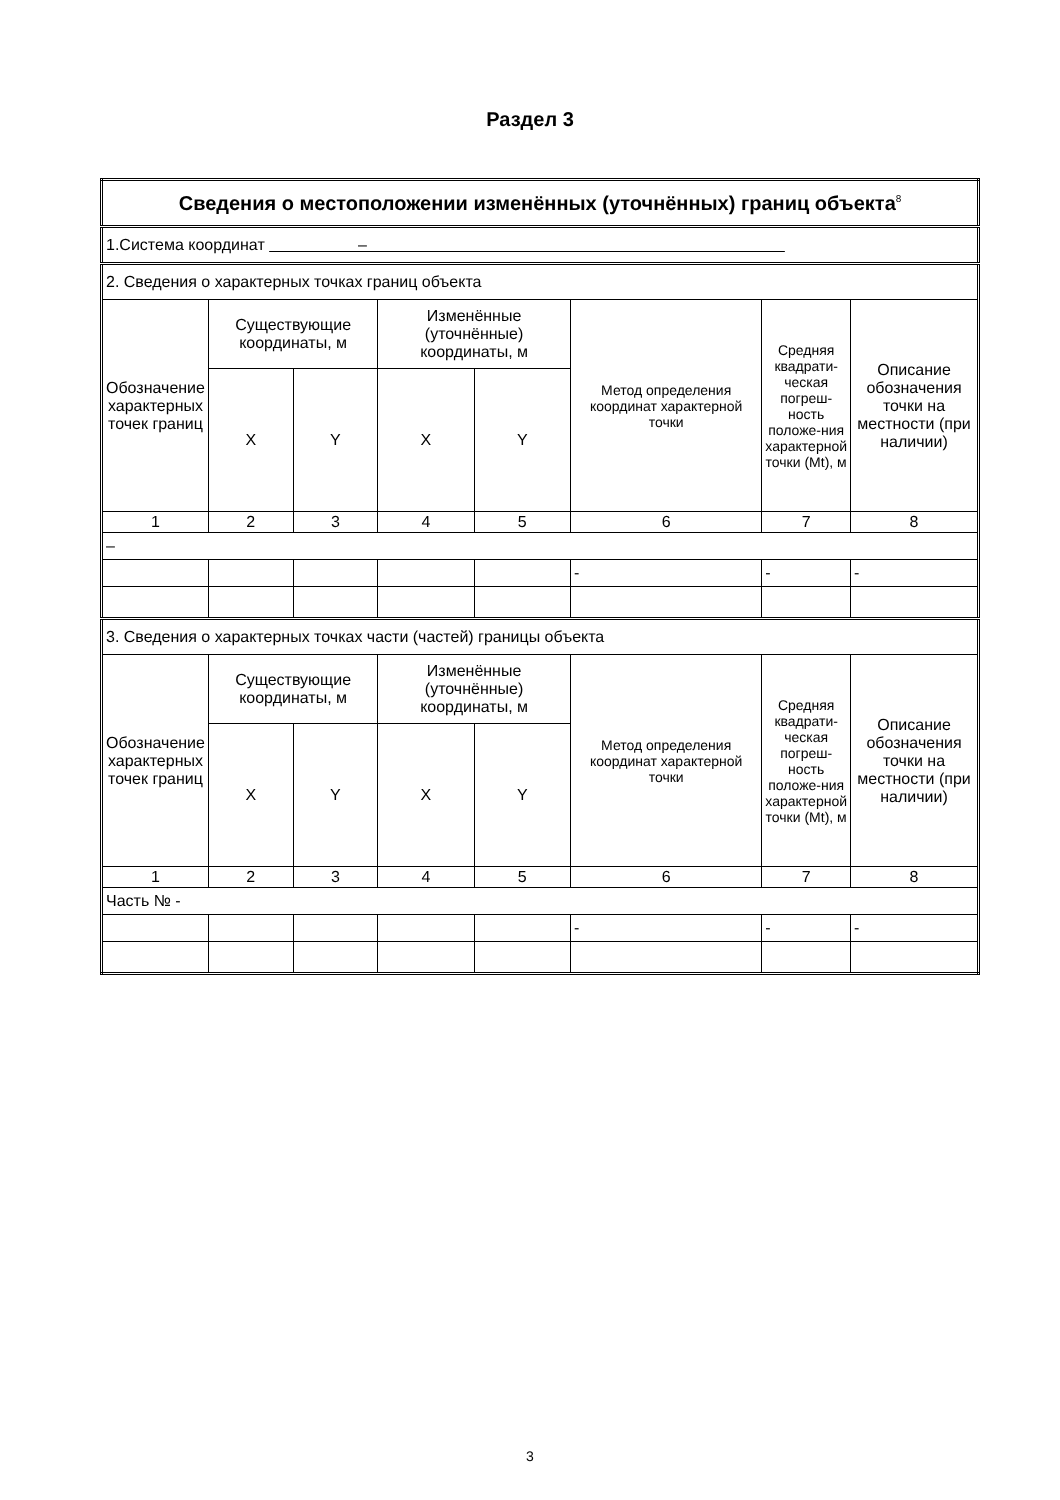Раздел 3
| Сведения о местоположении изменённых (уточнённых) границ объекта<sup>8</sup> | | | | | | | |
| 1.Система координат – | | | | | | | |
| 2. Сведения о характерных точках границ объекта | | | | | | | |
| Обозначение характерных точек границ | Существующие координаты, м | | Изменённые (уточнённые) координаты, м | | Метод определения координат характерной точки | Средняя квадрати-ческая погреш-ность положе-ния характерной точки (Mt), м | Описание обозначения точки на местности (при наличии) |
| | X | Y | X | Y | | | |
| 1 | 2 | 3 | 4 | 5 | 6 | 7 | 8 |
| – | | | | | | | |
| | | | | | - | - | - |
| 3. Сведения о характерных точках части (частей) границы объекта | | | | | | | |
| Обозначение характерных точек границ | Существующие координаты, м | | Изменённые (уточнённые) координаты, м | | Метод определения координат характерной точки | Средняя квадрати-ческая погреш-ность положе-ния характерной точки (Mt), м | Описание обозначения точки на местности (при наличии) |
| | X | Y | X | Y | | | |
| 1 | 2 | 3 | 4 | 5 | 6 | 7 | 8 |
| Часть № - | | | | | | | |
| | | | | | - | - | - |
3